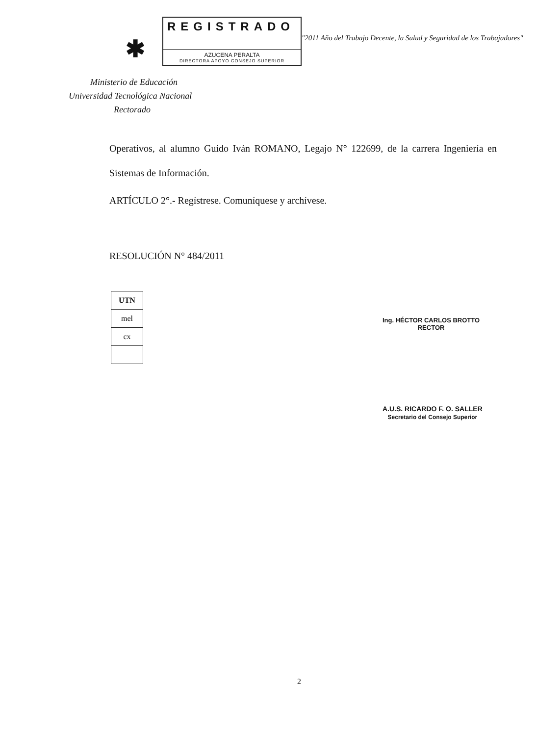✱
REGISTRADO
AZUCENA PERALTA
DIRECTORA APOYO CONSEJO SUPERIOR
"2011 Año del Trabajo Decente, la Salud y Seguridad de los Trabajadores"
Ministerio de Educación
Universidad Tecnológica Nacional
Rectorado
Operativos, al alumno Guido Iván ROMANO, Legajo N° 122699, de la carrera Ingeniería en Sistemas de Información.
ARTÍCULO 2°.- Regístrese. Comuníquese y archívese.
RESOLUCIÓN N° 484/2011
| UTN |
| mel |
| cx |
Ing. HÉCTOR CARLOS BROTTO
RECTOR
A.U.S. RICARDO F. O. SALLER
Secretario del Consejo Superior
2